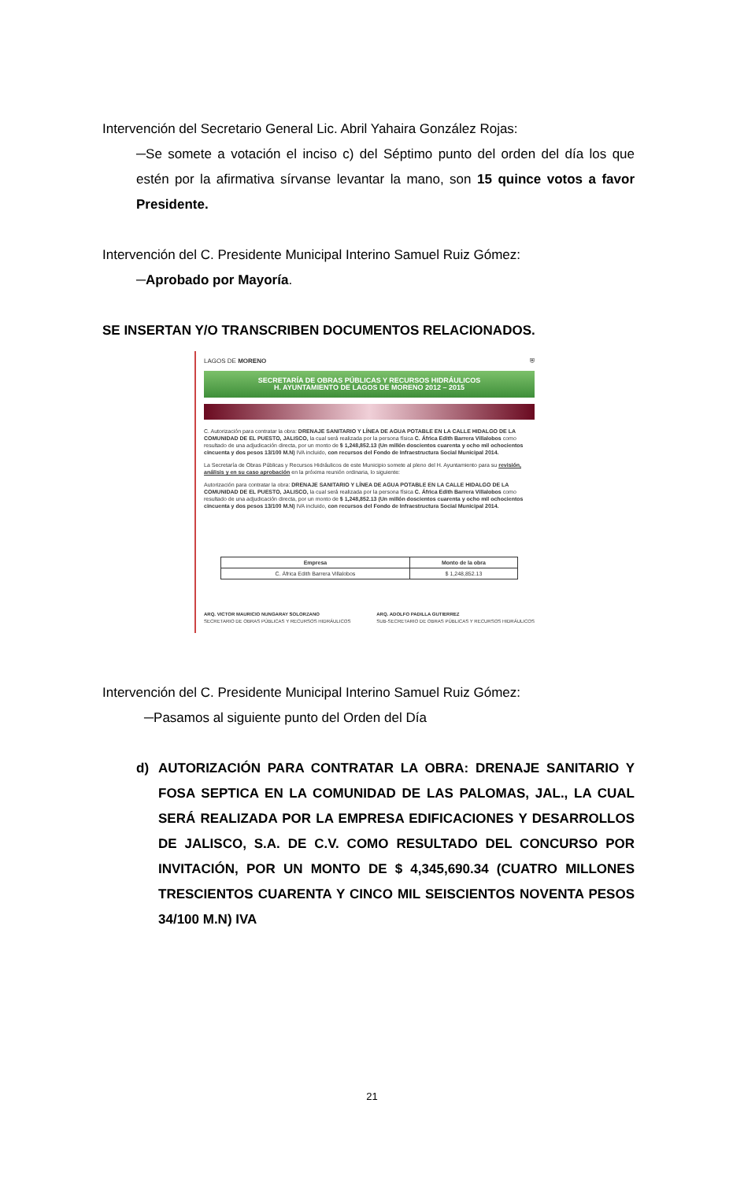Intervención del Secretario General Lic. Abril Yahaira González Rojas:
─Se somete a votación el inciso c) del Séptimo punto del orden del día los que estén por la afirmativa sírvanse levantar la mano, son 15 quince votos a favor Presidente.
Intervención del C. Presidente Municipal Interino Samuel Ruiz Gómez:
─Aprobado por Mayoría.
SE INSERTAN Y/O TRANSCRIBEN DOCUMENTOS RELACIONADOS.
LAGOS DE MORENO ⛨
SECRETARÍA DE OBRAS PÚBLICAS Y RECURSOS HIDRÁULICOS
H. AYUNTAMIENTO DE LAGOS DE MORENO 2012 – 2015
C. Autorización para contratar la obra: DRENAJE SANITARIO Y LÍNEA DE AGUA POTABLE EN LA CALLE HIDALGO DE LA COMUNIDAD DE EL PUESTO, JALISCO, la cual será realizada por la persona física C. África Edith Barrera Villalobos como resultado de una adjudicación directa, por un monto de $ 1,248,852.13 (Un millón doscientos cuarenta y ocho mil ochocientos cincuenta y dos pesos 13/100 M.N) IVA incluido, con recursos del Fondo de Infraestructura Social Municipal 2014.
La Secretaría de Obras Públicas y Recursos Hidráulicos de este Municipio somete al pleno del H. Ayuntamiento para su revisión, análisis y en su caso aprobación en la próxima reunión ordinaria, lo siguiente:
Autorización para contratar la obra: DRENAJE SANITARIO Y LÍNEA DE AGUA POTABLE EN LA CALLE HIDALGO DE LA COMUNIDAD DE EL PUESTO, JALISCO, la cual será realizada por la persona física C. África Edith Barrera Villalobos como resultado de una adjudicación directa, por un monto de $ 1,248,852.13 (Un millón doscientos cuarenta y ocho mil ochocientos cincuenta y dos pesos 13/100 M.N) IVA incluido, con recursos del Fondo de Infraestructura Social Municipal 2014.
| Empresa | Monto de la obra |
| --- | --- |
| C. África Edith Barrera Villalobos | $ 1,248,852.13 |
ARQ. VICTOR MAURICIO NUNGARAY SOLORZANO
SECRETARIO DE OBRAS PÚBLICAS Y RECURSOS HIDRÁULICOS
ARQ. ADOLFO PADILLA GUTIERREZ
SUB-SECRETARIO DE OBRAS PÚBLICAS Y RECURSOS HIDRÁULICOS
Intervención del C. Presidente Municipal Interino Samuel Ruiz Gómez:
─Pasamos al siguiente punto del Orden del Día
d) AUTORIZACIÓN PARA CONTRATAR LA OBRA: DRENAJE SANITARIO Y FOSA SEPTICA EN LA COMUNIDAD DE LAS PALOMAS, JAL., LA CUAL SERÁ REALIZADA POR LA EMPRESA EDIFICACIONES Y DESARROLLOS DE JALISCO, S.A. DE C.V. COMO RESULTADO DEL CONCURSO POR INVITACIÓN, POR UN MONTO DE $ 4,345,690.34 (CUATRO MILLONES TRESCIENTOS CUARENTA Y CINCO MIL SEISCIENTOS NOVENTA PESOS 34/100 M.N) IVA
21